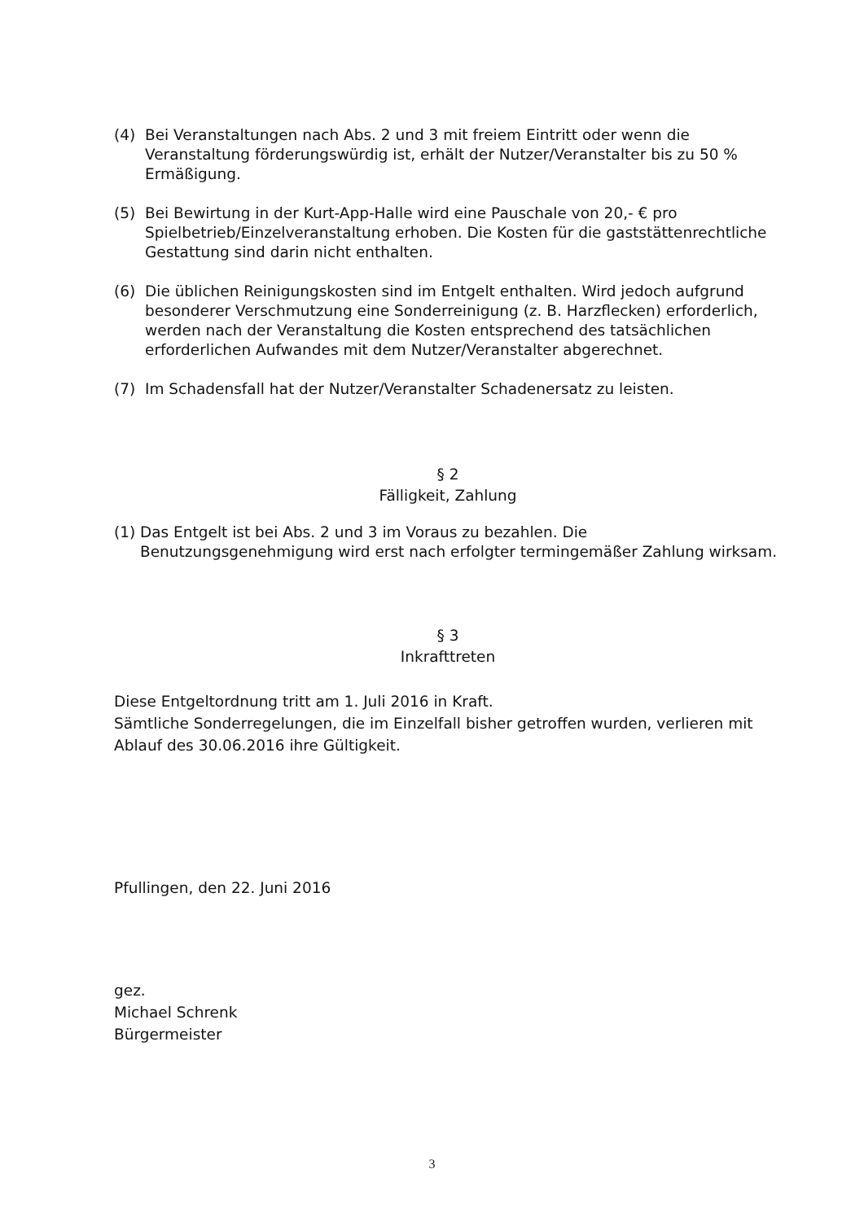(4) Bei Veranstaltungen nach Abs. 2 und 3 mit freiem Eintritt oder wenn die Veranstaltung förderungswürdig ist, erhält der Nutzer/Veranstalter bis zu 50 % Ermäßigung.
(5) Bei Bewirtung in der Kurt-App-Halle wird eine Pauschale von 20,- € pro Spielbetrieb/Einzelveranstaltung erhoben. Die Kosten für die gaststättenrechtliche Gestattung sind darin nicht enthalten.
(6) Die üblichen Reinigungskosten sind im Entgelt enthalten. Wird jedoch aufgrund besonderer Verschmutzung eine Sonderreinigung (z. B. Harzflecken) erforderlich, werden nach der Veranstaltung die Kosten entsprechend des tatsächlichen erforderlichen Aufwandes mit dem Nutzer/Veranstalter abgerechnet.
(7) Im Schadensfall hat der Nutzer/Veranstalter Schadenersatz zu leisten.
§ 2
Fälligkeit, Zahlung
(1) Das Entgelt ist bei Abs. 2 und 3 im Voraus zu bezahlen. Die Benutzungsgenehmigung wird erst nach erfolgter termingemäßer Zahlung wirksam.
§ 3
Inkrafttreten
Diese Entgeltordnung tritt am 1. Juli 2016 in Kraft.
Sämtliche Sonderregelungen, die im Einzelfall bisher getroffen wurden, verlieren mit Ablauf des 30.06.2016 ihre Gültigkeit.
Pfullingen, den 22. Juni 2016
gez.
Michael Schrenk
Bürgermeister
3